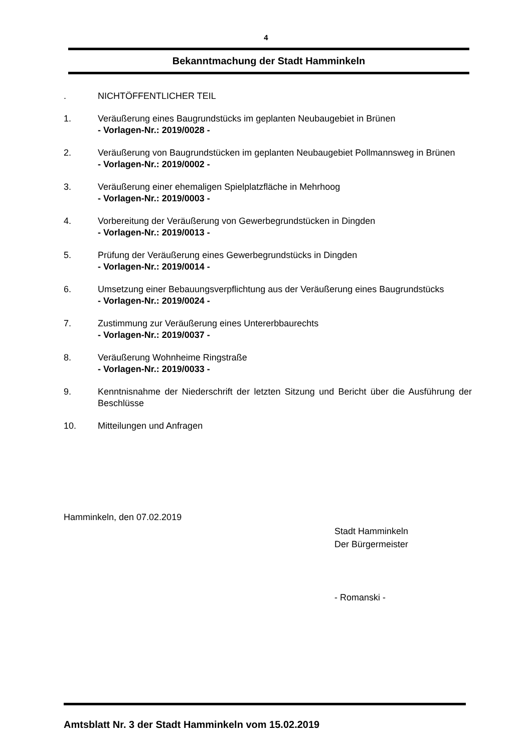4
Bekanntmachung der Stadt Hamminkeln
. NICHTÖFFENTLICHER TEIL
1. Veräußerung eines Baugrundstücks im geplanten Neubaugebiet in Brünen
- Vorlagen-Nr.: 2019/0028 -
2. Veräußerung von Baugrundstücken im geplanten Neubaugebiet Pollmannsweg in Brünen
- Vorlagen-Nr.: 2019/0002 -
3. Veräußerung einer ehemaligen Spielplatzfläche in Mehrhoog
- Vorlagen-Nr.: 2019/0003 -
4. Vorbereitung der Veräußerung von Gewerbegrundstücken in Dingden
- Vorlagen-Nr.: 2019/0013 -
5. Prüfung der Veräußerung eines Gewerbegrundstücks in Dingden
- Vorlagen-Nr.: 2019/0014 -
6. Umsetzung einer Bebauungsverpflichtung aus der Veräußerung eines Baugrundstücks
- Vorlagen-Nr.: 2019/0024 -
7. Zustimmung zur Veräußerung eines Untererbbaurechts
- Vorlagen-Nr.: 2019/0037 -
8. Veräußerung Wohnheime Ringstraße
- Vorlagen-Nr.: 2019/0033 -
9. Kenntnisnahme der Niederschrift der letzten Sitzung und Bericht über die Ausführung der Beschlüsse
10. Mitteilungen und Anfragen
Hamminkeln, den 07.02.2019
Stadt Hamminkeln
Der Bürgermeister
- Romanski -
Amtsblatt Nr. 3 der Stadt Hamminkeln vom 15.02.2019